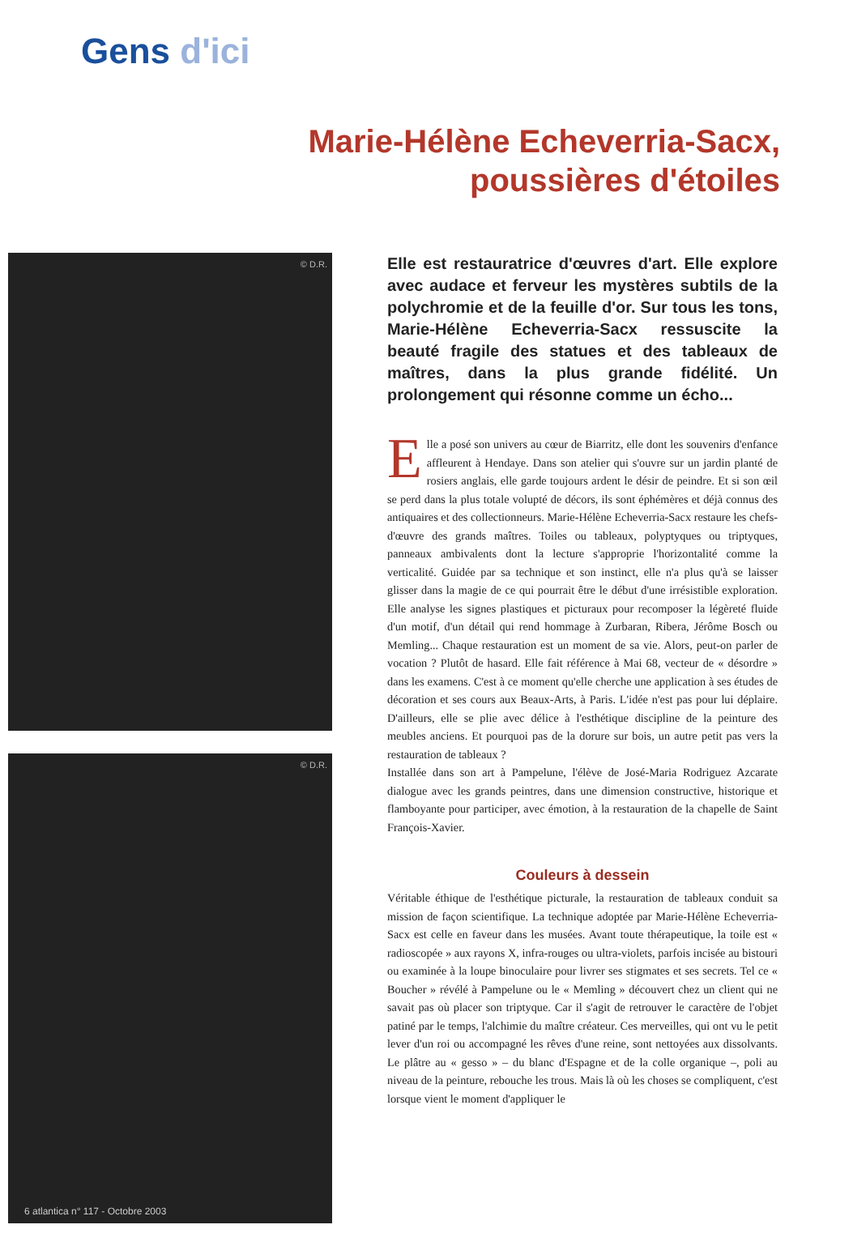Gens d'ici
Marie-Hélène Echeverria-Sacx,
poussières d'étoiles
© D.R.
© D.R.
6 atlantica n° 117 - Octobre 2003
Elle est restauratrice d'œuvres d'art. Elle explore avec audace et ferveur les mystères subtils de la polychromie et de la feuille d'or. Sur tous les tons, Marie-Hélène Echeverria-Sacx ressuscite la beauté fragile des statues et des tableaux de maîtres, dans la plus grande fidélité. Un prolongement qui résonne comme un écho...
Elle a posé son univers au cœur de Biarritz, elle dont les souvenirs d'enfance affleurent à Hendaye. Dans son atelier qui s'ouvre sur un jardin planté de rosiers anglais, elle garde toujours ardent le désir de peindre. Et si son œil se perd dans la plus totale volupté de décors, ils sont éphémères et déjà connus des antiquaires et des collectionneurs. Marie-Hélène Echeverria-Sacx restaure les chefs-d'œuvre des grands maîtres. Toiles ou tableaux, polyptyques ou triptyques, panneaux ambivalents dont la lecture s'approprie l'horizontalité comme la verticalité. Guidée par sa technique et son instinct, elle n'a plus qu'à se laisser glisser dans la magie de ce qui pourrait être le début d'une irrésistible exploration. Elle analyse les signes plastiques et picturaux pour recomposer la légèreté fluide d'un motif, d'un détail qui rend hommage à Zurbaran, Ribera, Jérôme Bosch ou Memling... Chaque restauration est un moment de sa vie. Alors, peut-on parler de vocation ? Plutôt de hasard. Elle fait référence à Mai 68, vecteur de « désordre » dans les examens. C'est à ce moment qu'elle cherche une application à ses études de décoration et ses cours aux Beaux-Arts, à Paris. L'idée n'est pas pour lui déplaire. D'ailleurs, elle se plie avec délice à l'esthétique discipline de la peinture des meubles anciens. Et pourquoi pas de la dorure sur bois, un autre petit pas vers la restauration de tableaux ?
Installée dans son art à Pampelune, l'élève de José-Maria Rodriguez Azcarate dialogue avec les grands peintres, dans une dimension constructive, historique et flamboyante pour participer, avec émotion, à la restauration de la chapelle de Saint François-Xavier.
Couleurs à dessein
Véritable éthique de l'esthétique picturale, la restauration de tableaux conduit sa mission de façon scientifique. La technique adoptée par Marie-Hélène Echeverria-Sacx est celle en faveur dans les musées. Avant toute thérapeutique, la toile est « radioscopée » aux rayons X, infra-rouges ou ultra-violets, parfois incisée au bistouri ou examinée à la loupe binoculaire pour livrer ses stigmates et ses secrets. Tel ce « Boucher » révélé à Pampelune ou le « Memling » découvert chez un client qui ne savait pas où placer son triptyque. Car il s'agit de retrouver le caractère de l'objet patiné par le temps, l'alchimie du maître créateur. Ces merveilles, qui ont vu le petit lever d'un roi ou accompagné les rêves d'une reine, sont nettoyées aux dissolvants. Le plâtre au « gesso » – du blanc d'Espagne et de la colle organique –, poli au niveau de la peinture, rebouche les trous. Mais là où les choses se compliquent, c'est lorsque vient le moment d'appliquer le